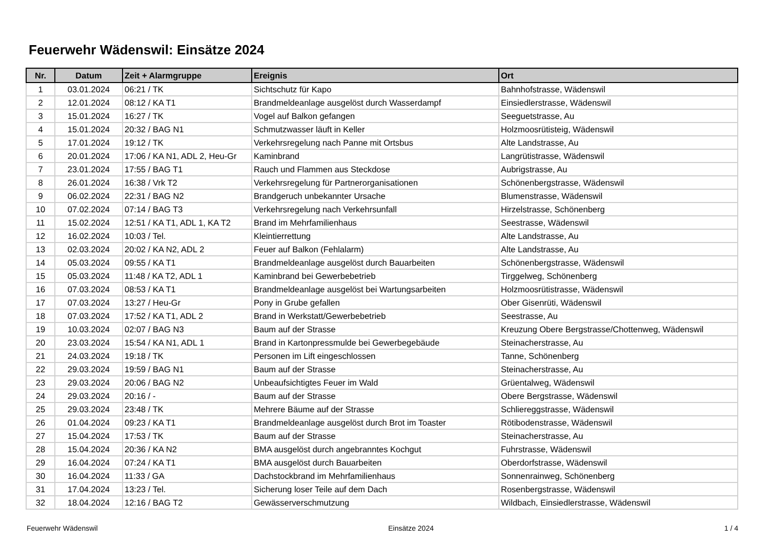Feuerwehr Wädenswil: Einsätze 2024
| Nr. | Datum | Zeit + Alarmgruppe | Ereignis | Ort |
| --- | --- | --- | --- | --- |
| 1 | 03.01.2024 | 06:21 / TK | Sichtschutz für Kapo | Bahnhofstrasse, Wädenswil |
| 2 | 12.01.2024 | 08:12 / KA T1 | Brandmeldeanlage ausgelöst durch Wasserdampf | Einsiedlerstrasse, Wädenswil |
| 3 | 15.01.2024 | 16:27 / TK | Vogel auf Balkon gefangen | Seeguetstrasse, Au |
| 4 | 15.01.2024 | 20:32 / BAG N1 | Schmutzwasser läuft in Keller | Holzmoosrütisteig, Wädenswil |
| 5 | 17.01.2024 | 19:12 / TK | Verkehrsregelung nach Panne mit Ortsbus | Alte Landstrasse, Au |
| 6 | 20.01.2024 | 17:06 / KA N1, ADL 2, Heu-Gr | Kaminbrand | Langrütistrasse, Wädenswil |
| 7 | 23.01.2024 | 17:55 / BAG T1 | Rauch und Flammen aus Steckdose | Aubrigstrasse, Au |
| 8 | 26.01.2024 | 16:38 / Vrk T2 | Verkehrsregelung für Partnerorganisationen | Schönenbergstrasse, Wädenswil |
| 9 | 06.02.2024 | 22:31 / BAG N2 | Brandgeruch unbekannter Ursache | Blumenstrasse, Wädenswil |
| 10 | 07.02.2024 | 07:14 / BAG T3 | Verkehrsregelung nach Verkehrsunfall | Hirzelstrasse, Schönenberg |
| 11 | 15.02.2024 | 12:51 / KA T1, ADL 1, KA T2 | Brand im Mehrfamilienhaus | Seestrasse, Wädenswil |
| 12 | 16.02.2024 | 10:03 / Tel. | Kleintierrettung | Alte Landstrasse, Au |
| 13 | 02.03.2024 | 20:02 / KA N2, ADL 2 | Feuer auf Balkon (Fehlalarm) | Alte Landstrasse, Au |
| 14 | 05.03.2024 | 09:55 / KA T1 | Brandmeldeanlage ausgelöst durch Bauarbeiten | Schönenbergstrasse, Wädenswil |
| 15 | 05.03.2024 | 11:48 / KA T2, ADL 1 | Kaminbrand bei Gewerbebetrieb | Tirggelweg, Schönenberg |
| 16 | 07.03.2024 | 08:53 / KA T1 | Brandmeldeanlage ausgelöst bei Wartungsarbeiten | Holzmoosrütistrasse, Wädenswil |
| 17 | 07.03.2024 | 13:27 / Heu-Gr | Pony in Grube gefallen | Ober Gisenrüti, Wädenswil |
| 18 | 07.03.2024 | 17:52 / KA T1, ADL 2 | Brand in Werkstatt/Gewerbebetrieb | Seestrasse, Au |
| 19 | 10.03.2024 | 02:07 / BAG N3 | Baum auf der Strasse | Kreuzung Obere Bergstrasse/Chottenweg, Wädenswil |
| 20 | 23.03.2024 | 15:54 / KA N1, ADL 1 | Brand in Kartonpressmulde bei Gewerbegebäude | Steinacherstrasse, Au |
| 21 | 24.03.2024 | 19:18 / TK | Personen im Lift eingeschlossen | Tanne, Schönenberg |
| 22 | 29.03.2024 | 19:59 / BAG N1 | Baum auf der Strasse | Steinacherstrasse, Au |
| 23 | 29.03.2024 | 20:06 / BAG N2 | Unbeaufsichtigtes Feuer im Wald | Grüentalweg, Wädenswil |
| 24 | 29.03.2024 | 20:16 / - | Baum auf der Strasse | Obere Bergstrasse, Wädenswil |
| 25 | 29.03.2024 | 23:48 / TK | Mehrere Bäume auf der Strasse | Schliereggstrasse, Wädenswil |
| 26 | 01.04.2024 | 09:23 / KA T1 | Brandmeldeanlage ausgelöst durch Brot im Toaster | Rötibodenstrasse, Wädenswil |
| 27 | 15.04.2024 | 17:53 / TK | Baum auf der Strasse | Steinacherstrasse, Au |
| 28 | 15.04.2024 | 20:36 / KA N2 | BMA ausgelöst durch angebranntes Kochgut | Fuhrstrasse, Wädenswil |
| 29 | 16.04.2024 | 07:24 / KA T1 | BMA ausgelöst durch Bauarbeiten | Oberdorfstrasse, Wädenswil |
| 30 | 16.04.2024 | 11:33 / GA | Dachstockbrand im Mehrfamilienhaus | Sonnenrainweg, Schönenberg |
| 31 | 17.04.2024 | 13:23 / Tel. | Sicherung loser Teile auf dem Dach | Rosenbergstrasse, Wädenswil |
| 32 | 18.04.2024 | 12:16 / BAG T2 | Gewässerverschmutzung | Wildbach, Einsiedlerstrasse, Wädenswil |
Feuerwehr Wädenswil Einsätze 2024 1 / 4